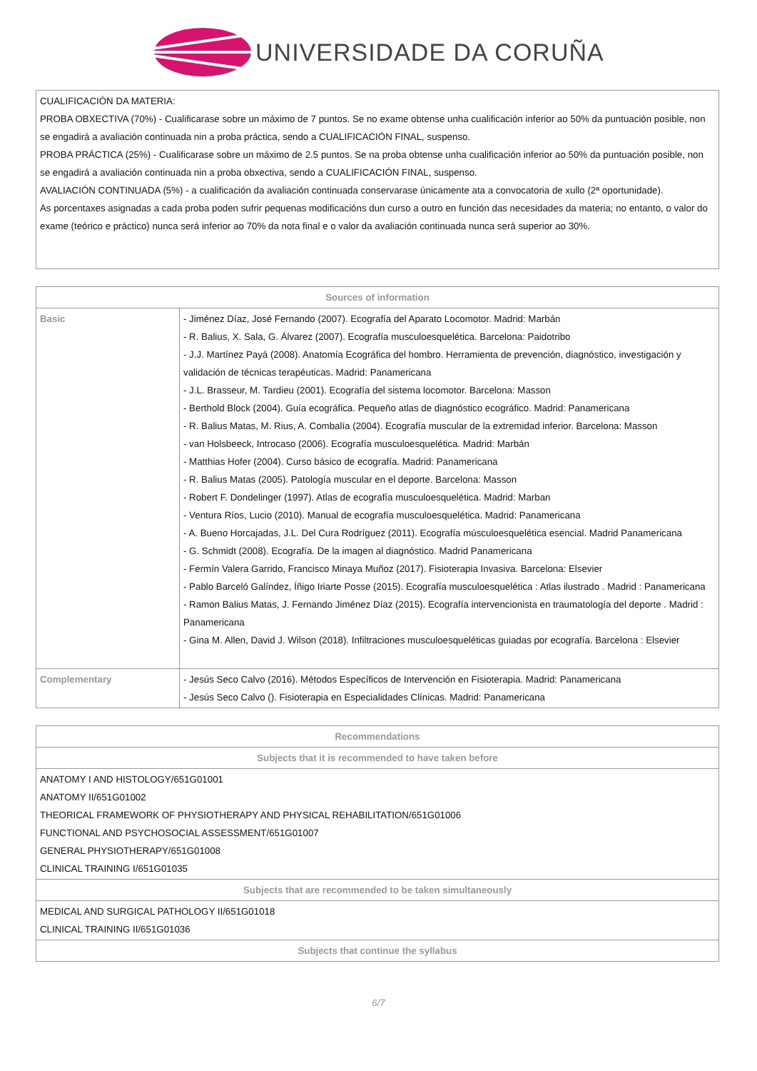UNIVERSIDADE DA CORUÑA
| CUALIFICACIÓN DA MATERIA: PROBA OBXECTIVA (70%) - Cualificarase sobre un máximo de 7 puntos. Se no exame obtense unha cualificación inferior ao 50% da puntuación posible, non se engadirá a avaliación continuada nin a proba práctica, sendo a CUALIFICACIÓN FINAL, suspenso. PROBA PRÁCTICA (25%) - Cualificarase sobre un máximo de 2.5 puntos. Se na proba obtense unha cualificación inferior ao 50% da puntuación posible, non se engadirá a avaliación continuada nin a proba obxectiva, sendo a CUALIFICACIÓN FINAL, suspenso. AVALIACIÓN CONTINUADA (5%) - a cualificación da avaliación continuada conservarase únicamente ata a convocatoria de xullo (2ª oportunidade). As porcentaxes asignadas a cada proba poden sufrir pequenas modificacións dun curso a outro en función das necesidades da materia; no entanto, o valor do exame (teórico e práctico) nunca será inferior ao 70% da nota final e o valor da avaliación continuada nunca será superior ao 30%. |
| Sources of information | |
| --- | --- |
| Basic | - Jiménez Díaz, José Fernando (2007). Ecografía del Aparato Locomotor. Madrid: Marbán - R. Balius, X. Sala, G. Álvarez (2007). Ecografía musculoesquelética. Barcelona: Paidotribo - J.J. Martínez Payá (2008). Anatomía Ecográfica del hombro. Herramienta de prevención, diagnóstico, investigación y validación de técnicas terapéuticas. Madrid: Panamericana - J.L. Brasseur, M. Tardieu (2001). Ecografía del sistema locomotor. Barcelona: Masson - Berthold Block (2004). Guía ecográfica. Pequeño atlas de diagnóstico ecográfico. Madrid: Panamericana - R. Balius Matas, M. Rius, A. Combalía (2004). Ecografía muscular de la extremidad inferior. Barcelona: Masson - van Holsbeeck, Introcaso (2006). Ecografía musculoesquelética. Madrid: Marbán - Matthias Hofer (2004). Curso básico de ecografía. Madrid: Panamericana - R. Balius Matas (2005). Patología muscular en el deporte. Barcelona: Masson - Robert F. Dondelinger (1997). Atlas de ecografía musculoesquelética. Madrid: Marban - Ventura Ríos, Lucio (2010). Manual de ecografía musculoesquelética. Madrid: Panamericana - A. Bueno Horcajadas, J.L. Del Cura Rodríguez (2011). Ecografía músculoesquelética esencial. Madrid Panamericana - G. Schmidt (2008). Ecografía. De la imagen al diagnóstico. Madrid Panamericana - Fermín Valera Garrido, Francisco Minaya Muñoz (2017). Fisioterapia Invasiva. Barcelona: Elsevier - Pablo Barceló Galíndez, Íñigo Iriarte Posse (2015). Ecografía musculoesquelética : Atlas ilustrado . Madrid : Panamericana - Ramon Balius Matas, J. Fernando Jiménez Díaz (2015). Ecografía intervencionista en traumatología del deporte . Madrid : Panamericana - Gina M. Allen, David J. Wilson (2018). Infiltraciones musculoesqueléticas guiadas por ecografía. Barcelona : Elsevier |
| Complementary | - Jesús Seco Calvo (2016). Métodos Específicos de Intervención en Fisioterapia. Madrid: Panamericana - Jesús Seco Calvo (). Fisioterapia en Especialidades Clínicas. Madrid: Panamericana |
| Recommendations |
| --- |
| Subjects that it is recommended to have taken before |
| ANATOMY I AND HISTOLOGY/651G01001 ANATOMY II/651G01002 THEORICAL FRAMEWORK OF PHYSIOTHERAPY AND PHYSICAL REHABILITATION/651G01006 FUNCTIONAL AND PSYCHOSOCIAL ASSESSMENT/651G01007 GENERAL PHYSIOTHERAPY/651G01008 CLINICAL TRAINING I/651G01035 |
| Subjects that are recommended to be taken simultaneously |
| MEDICAL AND SURGICAL PATHOLOGY II/651G01018 CLINICAL TRAINING II/651G01036 |
| Subjects that continue the syllabus |
6/7